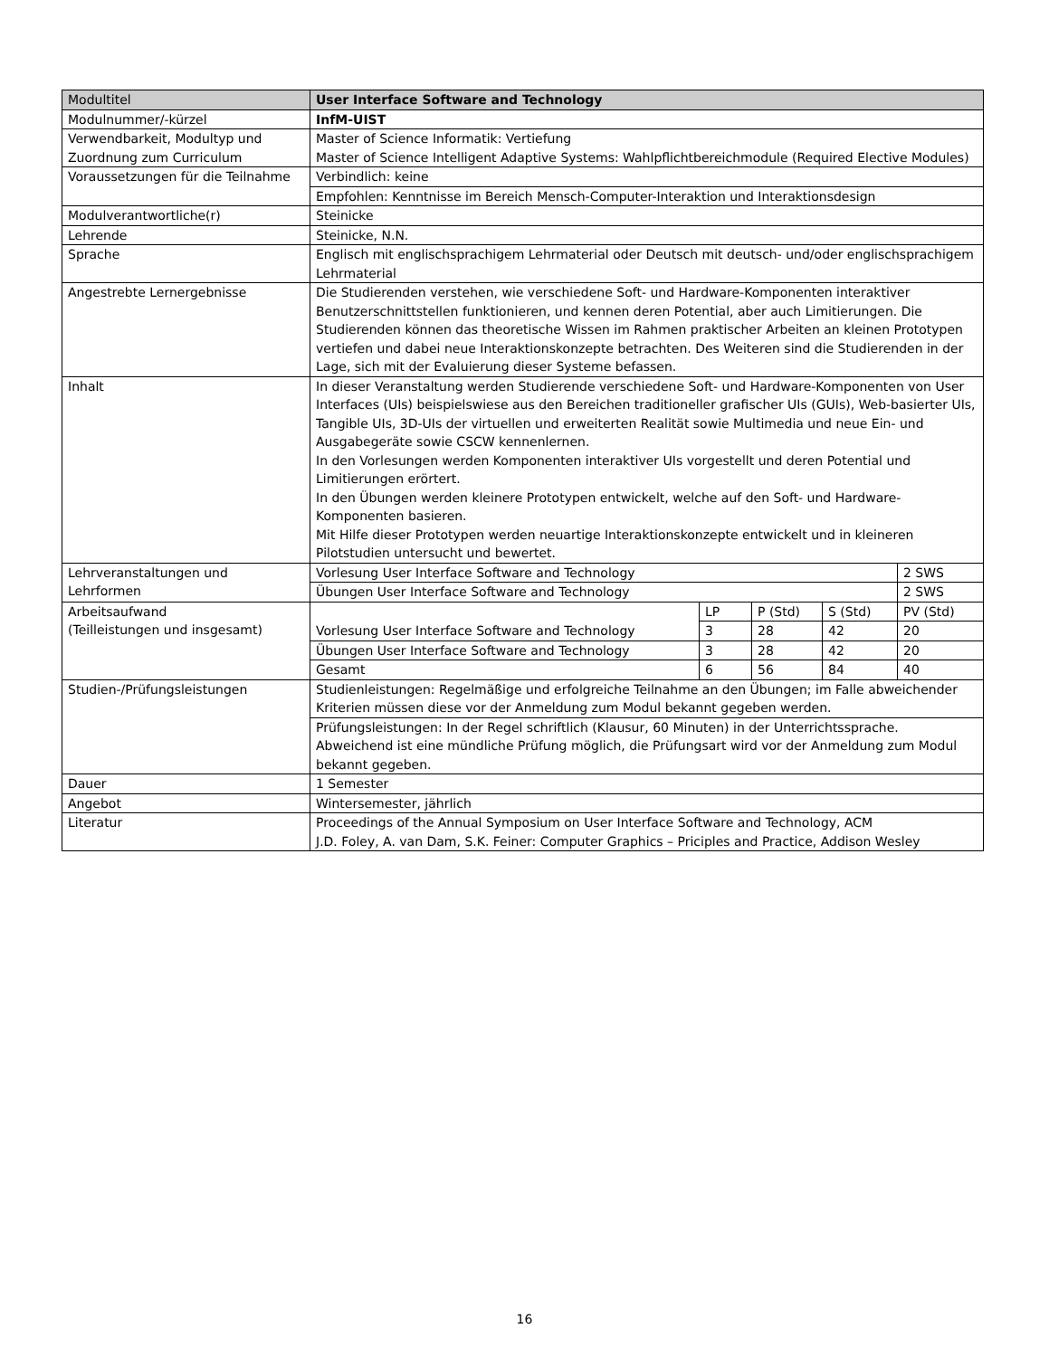| Modultitel | User Interface Software and Technology | | | | |
| Modulnummer/-kürzel | InfM-UIST | | | | |
| Verwendbarkeit, Modultyp und Zuordnung zum Curriculum | Master of Science Informatik: Vertiefung Master of Science Intelligent Adaptive Systems: Wahlpflichtbereichmodule (Required Elective Modules) | | | | |
| Voraussetzungen für die Teilnahme | Verbindlich: keine | | | | |
| | Empfohlen: Kenntnisse im Bereich Mensch-Computer-Interaktion und Interaktionsdesign | | | | |
| Modulverantwortliche(r) | Steinicke | | | | |
| Lehrende | Steinicke, N.N. | | | | |
| Sprache | Englisch mit englischsprachigem Lehrmaterial oder Deutsch mit deutsch- und/oder englischsprachigem Lehrmaterial | | | | |
| Angestrebte Lernergebnisse | Die Studierenden verstehen, wie verschiedene Soft- und Hardware-Komponenten interaktiver Benutzerschnittstellen funktionieren, und kennen deren Potential, aber auch Limitierungen. Die Studierenden können das theoretische Wissen im Rahmen praktischer Arbeiten an kleinen Prototypen vertiefen und dabei neue Interaktionskonzepte betrachten. Des Weiteren sind die Studierenden in der Lage, sich mit der Evaluierung dieser Systeme befassen. | | | | |
| Inhalt | In dieser Veranstaltung werden Studierende verschiedene Soft- und Hardware-Komponenten von User Interfaces (UIs) beispielswiese aus den Bereichen traditioneller grafischer UIs (GUIs), Web-basierter UIs, Tangible UIs, 3D-UIs der virtuellen und erweiterten Realität sowie Multimedia und neue Ein- und Ausgabegeräte sowie CSCW kennenlernen. In den Vorlesungen werden Komponenten interaktiver UIs vorgestellt und deren Potential und Limitierungen erörtert. In den Übungen werden kleinere Prototypen entwickelt, welche auf den Soft- und Hardware-Komponenten basieren. Mit Hilfe dieser Prototypen werden neuartige Interaktionskonzepte entwickelt und in kleineren Pilotstudien untersucht und bewertet. | | | | |
| Lehrveranstaltungen und Lehrformen | Vorlesung User Interface Software and Technology | | | | 2 SWS |
| | Übungen User Interface Software and Technology | | | | 2 SWS |
| Arbeitsaufwand (Teilleistungen und insgesamt) | | LP | P (Std) | S (Std) | PV (Std) |
| | Vorlesung User Interface Software and Technology | 3 | 28 | 42 | 20 |
| | Übungen User Interface Software and Technology | 3 | 28 | 42 | 20 |
| | Gesamt | 6 | 56 | 84 | 40 |
| Studien-/Prüfungsleistungen | Studienleistungen: Regelmäßige und erfolgreiche Teilnahme an den Übungen; im Falle abweichender Kriterien müssen diese vor der Anmeldung zum Modul bekannt gegeben werden. | | | | |
| | Prüfungsleistungen: In der Regel schriftlich (Klausur, 60 Minuten) in der Unterrichtssprache. Abweichend ist eine mündliche Prüfung möglich, die Prüfungsart wird vor der Anmeldung zum Modul bekannt gegeben. | | | | |
| Dauer | 1 Semester | | | | |
| Angebot | Wintersemester, jährlich | | | | |
| Literatur | Proceedings of the Annual Symposium on User Interface Software and Technology, ACM J.D. Foley, A. van Dam, S.K. Feiner: Computer Graphics – Priciples and Practice, Addison Wesley | | | | |
16